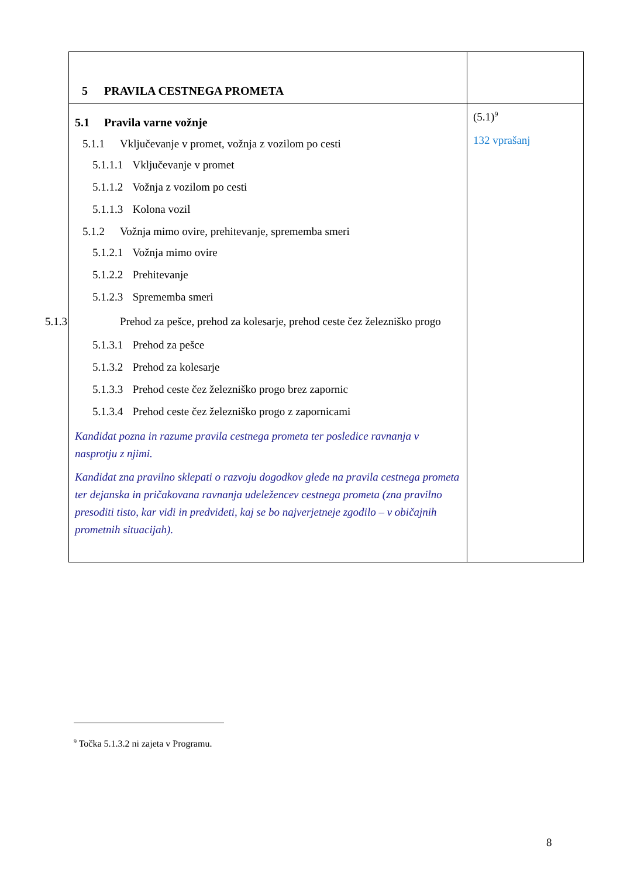| 5 PRAVILA CESTNEGA PROMETA | |
| 5.1 Pravila varne vožnje 5.1.1 Vključevanje v promet, vožnja z vozilom po cesti 5.1.1.1 Vključevanje v promet 5.1.1.2 Vožnja z vozilom po cesti 5.1.1.3 Kolona vozil 5.1.2 Vožnja mimo ovire, prehitevanje, sprememba smeri 5.1.2.1 Vožnja mimo ovire 5.1.2.2 Prehitevanje 5.1.2.3 Sprememba smeri 5.1.3 Prehod za pešce, prehod za kolesarje, prehod ceste čez železniško progo 5.1.3.1 Prehod za pešce 5.1.3.2 Prehod za kolesarje 5.1.3.3 Prehod ceste čez železniško progo brez zapornic 5.1.3.4 Prehod ceste čez železniško progo z zapornicami Kandidat pozna in razume pravila cestnega prometa ter posledice ravnanja v nasprotju z njimi. Kandidat zna pravilno sklepati o razvoju dogodkov glede na pravila cestnega prometa ter dejanska in pričakovana ravnanja udeležencev cestnega prometa (zna pravilno presoditi tisto, kar vidi in predvideti, kaj se bo najverjetneje zgodilo – v običajnih prometnih situacijah). | (5.1)<sup>9</sup> 132 vprašanj |
<sup>9</sup> Točka 5.1.3.2 ni zajeta v Programu.
8